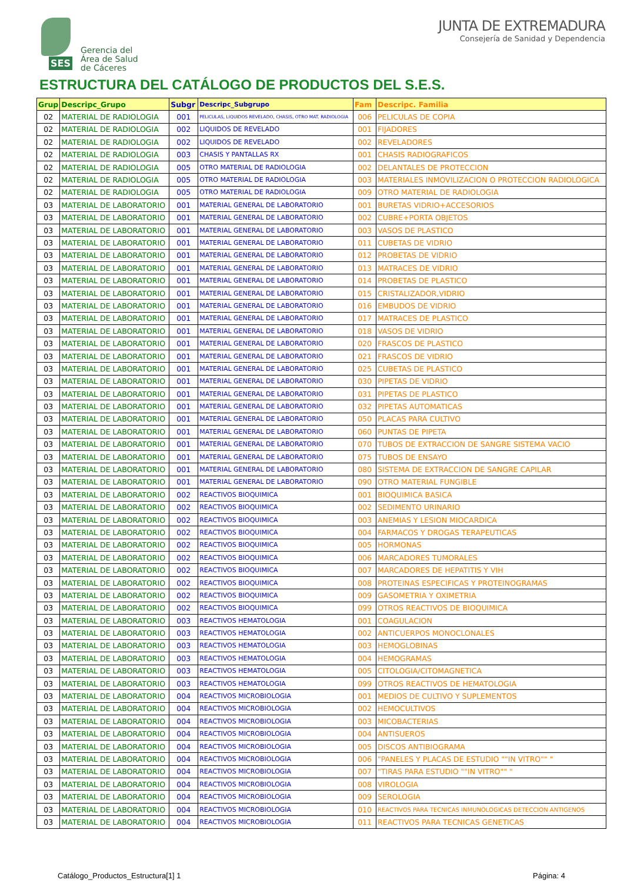SES
Gerencia del
Área de Salud
de Cáceres
JUNTA DE EXTREMADURA
Consejería de Sanidad y Dependencia
ESTRUCTURA DEL CATÁLOGO DE PRODUCTOS DEL S.E.S.
| Grup | Descripc_Grupo | Subgr | Descripc_Subgrupo | Fam | Descripc. Familia |
| --- | --- | --- | --- | --- | --- |
| 02 | MATERIAL DE RADIOLOGIA | 001 | PELICULAS, LIQUIDOS REVELADO, CHASIS, OTRO MAT. RADIOLOGIA | 006 | PELICULAS DE COPIA |
| 02 | MATERIAL DE RADIOLOGIA | 002 | LIQUIDOS DE REVELADO | 001 | FIJADORES |
| 02 | MATERIAL DE RADIOLOGIA | 002 | LIQUIDOS DE REVELADO | 002 | REVELADORES |
| 02 | MATERIAL DE RADIOLOGIA | 003 | CHASIS Y PANTALLAS RX | 001 | CHASIS RADIOGRAFICOS |
| 02 | MATERIAL DE RADIOLOGIA | 005 | OTRO MATERIAL DE RADIOLOGIA | 002 | DELANTALES DE PROTECCION |
| 02 | MATERIAL DE RADIOLOGIA | 005 | OTRO MATERIAL DE RADIOLOGIA | 003 | MATERIALES INMOVILIZACION O PROTECCION RADIOLOGICA |
| 02 | MATERIAL DE RADIOLOGIA | 005 | OTRO MATERIAL DE RADIOLOGIA | 009 | OTRO MATERIAL DE RADIOLOGIA |
| 03 | MATERIAL DE LABORATORIO | 001 | MATERIAL GENERAL DE LABORATORIO | 001 | BURETAS VIDRIO+ACCESORIOS |
| 03 | MATERIAL DE LABORATORIO | 001 | MATERIAL GENERAL DE LABORATORIO | 002 | CUBRE+PORTA OBJETOS |
| 03 | MATERIAL DE LABORATORIO | 001 | MATERIAL GENERAL DE LABORATORIO | 003 | VASOS DE PLASTICO |
| 03 | MATERIAL DE LABORATORIO | 001 | MATERIAL GENERAL DE LABORATORIO | 011 | CUBETAS DE VIDRIO |
| 03 | MATERIAL DE LABORATORIO | 001 | MATERIAL GENERAL DE LABORATORIO | 012 | PROBETAS DE VIDRIO |
| 03 | MATERIAL DE LABORATORIO | 001 | MATERIAL GENERAL DE LABORATORIO | 013 | MATRACES DE VIDRIO |
| 03 | MATERIAL DE LABORATORIO | 001 | MATERIAL GENERAL DE LABORATORIO | 014 | PROBETAS DE PLASTICO |
| 03 | MATERIAL DE LABORATORIO | 001 | MATERIAL GENERAL DE LABORATORIO | 015 | CRISTALIZADOR,VIDRIO |
| 03 | MATERIAL DE LABORATORIO | 001 | MATERIAL GENERAL DE LABORATORIO | 016 | EMBUDOS DE VIDRIO |
| 03 | MATERIAL DE LABORATORIO | 001 | MATERIAL GENERAL DE LABORATORIO | 017 | MATRACES DE PLASTICO |
| 03 | MATERIAL DE LABORATORIO | 001 | MATERIAL GENERAL DE LABORATORIO | 018 | VASOS DE VIDRIO |
| 03 | MATERIAL DE LABORATORIO | 001 | MATERIAL GENERAL DE LABORATORIO | 020 | FRASCOS DE PLASTICO |
| 03 | MATERIAL DE LABORATORIO | 001 | MATERIAL GENERAL DE LABORATORIO | 021 | FRASCOS DE VIDRIO |
| 03 | MATERIAL DE LABORATORIO | 001 | MATERIAL GENERAL DE LABORATORIO | 025 | CUBETAS DE PLASTICO |
| 03 | MATERIAL DE LABORATORIO | 001 | MATERIAL GENERAL DE LABORATORIO | 030 | PIPETAS DE VIDRIO |
| 03 | MATERIAL DE LABORATORIO | 001 | MATERIAL GENERAL DE LABORATORIO | 031 | PIPETAS DE PLASTICO |
| 03 | MATERIAL DE LABORATORIO | 001 | MATERIAL GENERAL DE LABORATORIO | 032 | PIPETAS AUTOMATICAS |
| 03 | MATERIAL DE LABORATORIO | 001 | MATERIAL GENERAL DE LABORATORIO | 050 | PLACAS PARA CULTIVO |
| 03 | MATERIAL DE LABORATORIO | 001 | MATERIAL GENERAL DE LABORATORIO | 060 | PUNTAS DE PIPETA |
| 03 | MATERIAL DE LABORATORIO | 001 | MATERIAL GENERAL DE LABORATORIO | 070 | TUBOS DE EXTRACCION DE SANGRE SISTEMA VACIO |
| 03 | MATERIAL DE LABORATORIO | 001 | MATERIAL GENERAL DE LABORATORIO | 075 | TUBOS DE ENSAYO |
| 03 | MATERIAL DE LABORATORIO | 001 | MATERIAL GENERAL DE LABORATORIO | 080 | SISTEMA DE EXTRACCION DE SANGRE CAPILAR |
| 03 | MATERIAL DE LABORATORIO | 001 | MATERIAL GENERAL DE LABORATORIO | 090 | OTRO MATERIAL FUNGIBLE |
| 03 | MATERIAL DE LABORATORIO | 002 | REACTIVOS BIOQUIMICA | 001 | BIOQUIMICA BASICA |
| 03 | MATERIAL DE LABORATORIO | 002 | REACTIVOS BIOQUIMICA | 002 | SEDIMENTO URINARIO |
| 03 | MATERIAL DE LABORATORIO | 002 | REACTIVOS BIOQUIMICA | 003 | ANEMIAS Y LESION MIOCARDICA |
| 03 | MATERIAL DE LABORATORIO | 002 | REACTIVOS BIOQUIMICA | 004 | FARMACOS Y DROGAS TERAPEUTICAS |
| 03 | MATERIAL DE LABORATORIO | 002 | REACTIVOS BIOQUIMICA | 005 | HORMONAS |
| 03 | MATERIAL DE LABORATORIO | 002 | REACTIVOS BIOQUIMICA | 006 | MARCADORES TUMORALES |
| 03 | MATERIAL DE LABORATORIO | 002 | REACTIVOS BIOQUIMICA | 007 | MARCADORES DE HEPATITIS Y VIH |
| 03 | MATERIAL DE LABORATORIO | 002 | REACTIVOS BIOQUIMICA | 008 | PROTEINAS ESPECIFICAS Y PROTEINOGRAMAS |
| 03 | MATERIAL DE LABORATORIO | 002 | REACTIVOS BIOQUIMICA | 009 | GASOMETRIA Y OXIMETRIA |
| 03 | MATERIAL DE LABORATORIO | 002 | REACTIVOS BIOQUIMICA | 099 | OTROS REACTIVOS DE BIOQUIMICA |
| 03 | MATERIAL DE LABORATORIO | 003 | REACTIVOS HEMATOLOGIA | 001 | COAGULACION |
| 03 | MATERIAL DE LABORATORIO | 003 | REACTIVOS HEMATOLOGIA | 002 | ANTICUERPOS MONOCLONALES |
| 03 | MATERIAL DE LABORATORIO | 003 | REACTIVOS HEMATOLOGIA | 003 | HEMOGLOBINAS |
| 03 | MATERIAL DE LABORATORIO | 003 | REACTIVOS HEMATOLOGIA | 004 | HEMOGRAMAS |
| 03 | MATERIAL DE LABORATORIO | 003 | REACTIVOS HEMATOLOGIA | 005 | CITOLOGIA/CITOMAGNETICA |
| 03 | MATERIAL DE LABORATORIO | 003 | REACTIVOS HEMATOLOGIA | 099 | OTROS REACTIVOS DE HEMATOLOGIA |
| 03 | MATERIAL DE LABORATORIO | 004 | REACTIVOS MICROBIOLOGIA | 001 | MEDIOS DE CULTIVO Y SUPLEMENTOS |
| 03 | MATERIAL DE LABORATORIO | 004 | REACTIVOS MICROBIOLOGIA | 002 | HEMOCULTIVOS |
| 03 | MATERIAL DE LABORATORIO | 004 | REACTIVOS MICROBIOLOGIA | 003 | MICOBACTERIAS |
| 03 | MATERIAL DE LABORATORIO | 004 | REACTIVOS MICROBIOLOGIA | 004 | ANTISUEROS |
| 03 | MATERIAL DE LABORATORIO | 004 | REACTIVOS MICROBIOLOGIA | 005 | DISCOS ANTIBIOGRAMA |
| 03 | MATERIAL DE LABORATORIO | 004 | REACTIVOS MICROBIOLOGIA | 006 | "PANELES Y PLACAS DE ESTUDIO ""IN VITRO"" " |
| 03 | MATERIAL DE LABORATORIO | 004 | REACTIVOS MICROBIOLOGIA | 007 | "TIRAS PARA ESTUDIO ""IN VITRO"" " |
| 03 | MATERIAL DE LABORATORIO | 004 | REACTIVOS MICROBIOLOGIA | 008 | VIROLOGIA |
| 03 | MATERIAL DE LABORATORIO | 004 | REACTIVOS MICROBIOLOGIA | 009 | SEROLOGIA |
| 03 | MATERIAL DE LABORATORIO | 004 | REACTIVOS MICROBIOLOGIA | 010 | REACTIVOS PARA TECNICAS INMUNOLOGICAS DETECCION ANTIGENOS |
| 03 | MATERIAL DE LABORATORIO | 004 | REACTIVOS MICROBIOLOGIA | 011 | REACTIVOS PARA TECNICAS GENETICAS |
Catálogo_Productos_Estructura[1] 1 Página: 4